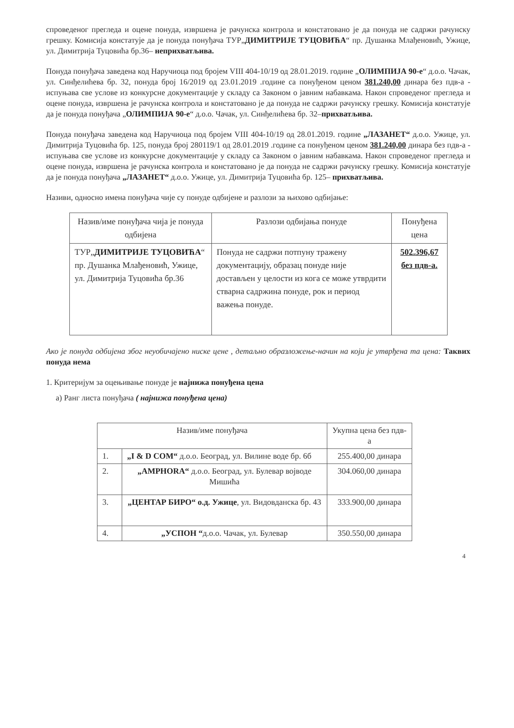спроведеног прегледа и оцене понуда, извршена је рачунска контрола и констатовано је да понуда не садржи рачунску грешку. Комисија констатује да је понуда понуђача ТУР„ДИМИТРИЈЕ ТУЦОВИЋА“ пр. Душанка Млађеновић, Ужице, ул. Димитрија Туцовића бр.36– неприхватљива.
Понуда понуђача заведена код Наручиоца под бројем VIII 404-10/19 од 28.01.2019. године „ОЛИМПИЈА 90-е“ д.о.о. Чачак, ул. Синђелићева бр. 32, понуда број 16/2019 од 23.01.2019 .године са понуђеном ценом 381.240,00 динара без пдв-а - испуњава све услове из конкурсне документације у складу са Законом о јавним набавкама. Након спроведеног прегледа и оцене понуда, извршена је рачунска контрола и констатовано је да понуда не садржи рачунску грешку. Комисија констатује да је понуда понуђача „ОЛИМПИЈА 90-е“ д.о.о. Чачак, ул. Синђелићева бр. 32–прихватљива.
Понуда понуђача заведена код Наручиоца под бројем VIII 404-10/19 од 28.01.2019. године „ЛАЗАНЕТ“ д.о.о. Ужице, ул. Димитрија Туцовића бр. 125, понуда број 280119/1 од 28.01.2019 .године са понуђеном ценом 381.240,00 динара без пдв-а - испуњава све услове из конкурсне документације у складу са Законом о јавним набавкама. Након спроведеног прегледа и оцене понуда, извршена је рачунска контрола и констатовано је да понуда не садржи рачунску грешку. Комисија констатује да је понуда понуђача „ЛАЗАНЕТ“ д.о.о. Ужице, ул. Димитрија Туцовића бр. 125– прихватљива.
Називи, односно имена понуђача чије су понуде одбијене и разлози за њихово одбијање:
| Назив/име понуђача чија је понуда одбијена | Разлози одбијања понуде | Понуђена цена |
| --- | --- | --- |
| ТУР„ ДИМИТРИЈЕ ТУЦОВИЋА “ пр. Душанка Млађеновић, Ужице, ул. Димитрија Туцовића бр.36 | Понуда не садржи потпуну тражену документацију, образац понуде није достављен у целости из кога се може утврдити стварна садржина понуде, рок и период важења понуде. | 502.396,67 без пдв-а. |
Ако је понуда одбијена због неуобичајено ниске цене , детаљно образложење-начин на који је утврђена та цена: Таквих понуда нема
1. Критеријум за оцењивање понуде је најнижа понуђена цена
а) Ранг листа понуђача ( најнижа понуђена цена)
| Назив/име понуђача | | Укупна цена без пдв-а |
| --- | --- | --- |
| 1. | „I & D COM“ д.о.о. Београд, ул. Вилине воде бр. 6б | 255.400,00 динара |
| 2. | „AMPHORA“ д.о.о. Београд, ул. Булевар војводе Мишића | 304.060,00 динара |
| 3. | „ЦЕНТАР БИРО“ о.д. Ужице , ул. Видовданска бр. 43 | 333.900,00 динара |
| 4. | „УСПОН “ д.о.о. Чачак, ул. Булевар | 350.550,00 динара |
4